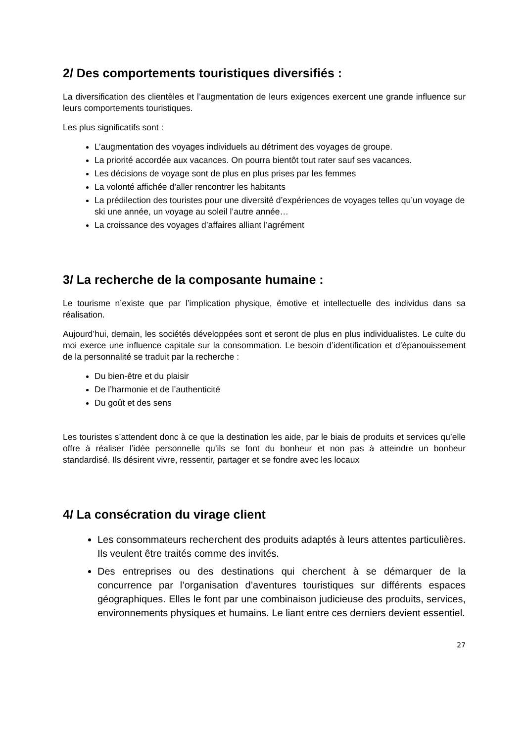2/ Des comportements touristiques diversifiés :
La diversification des clientèles et l’augmentation de leurs exigences exercent une grande influence sur leurs comportements touristiques.
Les plus significatifs sont :
L’augmentation des voyages individuels au détriment des voyages de groupe.
La priorité accordée aux vacances. On pourra bientôt tout rater sauf ses vacances.
Les décisions de voyage sont de plus en plus prises par les femmes
La volonté affichée d’aller rencontrer les habitants
La prédilection des touristes pour une diversité d’expériences de voyages telles qu’un voyage de ski une année, un voyage au soleil l’autre année…
La croissance des voyages d’affaires alliant l’agrément
3/ La recherche de la composante humaine :
Le tourisme n’existe que par l’implication physique, émotive et intellectuelle des individus dans sa réalisation.
Aujourd’hui, demain, les sociétés développées sont et seront de plus en plus individualistes. Le culte du moi exerce une influence capitale sur la consommation. Le besoin d’identification et d’épanouissement de la personnalité se traduit par la recherche :
Du bien-être et du plaisir
De l’harmonie et de l’authenticité
Du goût et des sens
Les touristes s’attendent donc à ce que la destination les aide, par le biais de produits et services qu’elle offre à réaliser l’idée personnelle qu’ils se font du bonheur et non pas à atteindre un bonheur standardisé. Ils désirent vivre, ressentir, partager et se fondre avec les locaux
4/ La consécration du virage client
Les consommateurs recherchent des produits adaptés à leurs attentes particulières. Ils veulent être traités comme des invités.
Des entreprises ou des destinations qui cherchent à se démarquer de la concurrence par l’organisation d’aventures touristiques sur différents espaces géographiques. Elles le font par une combinaison judicieuse des produits, services, environnements physiques et humains. Le liant entre ces derniers devient essentiel.
27